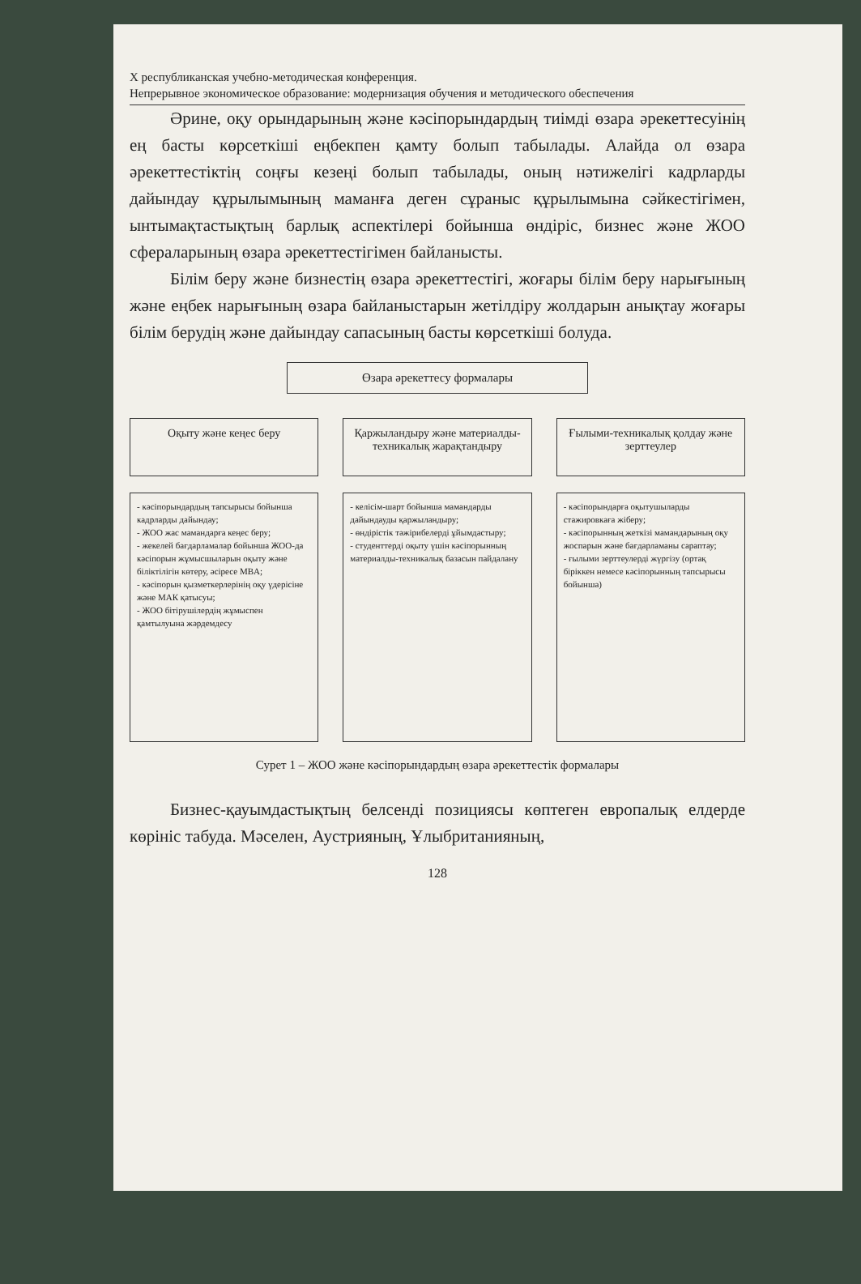Х республиканская учебно-методическая конференция.
Непрерывное экономическое образование: модернизация обучения и методического обеспечения
Әрине, оқу орындарының және кәсіпорындардың тиімді өзара әрекеттесуінің ең басты көрсеткіші еңбекпен қамту болып табылады. Алайда ол өзара әрекеттестіктің соңғы кезеңі болып табылады, оның нәтижелігі кадрларды дайындау құрылымының маманға деген сұраныс құрылымына сәйкестігімен, ынтымақтастықтың барлық аспектілері бойынша өндіріс, бизнес және ЖОО сфераларының өзара әрекеттестігімен байланысты.
Білім беру және бизнестің өзара әрекеттестігі, жоғары білім беру нарығының және еңбек нарығының өзара байланыстарын жетілдіру жолдарын анықтау жоғары білім берудің және дайындау сапасының басты көрсеткіші болуда.
Өзара әрекеттесу формалары
Оқыту және кеңес беру Қаржыландыру және материалды-техникалық жарақтандыру
Ғылыми-техникалық қолдау және зерттеулер
- кәсіпорындардың тапсырысы бойынша кадрларды дайындау;
- ЖОО жас мамандарға кеңес беру;
- жекелей бағдарламалар бойынша ЖОО-да кәсіпорын жұмысшыларын оқыту және біліктілігін көтеру, әсіресе MBA;
- кәсіпорын қызметкерлерінің оқу үдерісіне және МАК қатысуы;
- ЖОО бітірушілердің жұмыспен қамтылуына жәрдемдесу
- келісім-шарт бойынша мамандарды дайындауды қаржыландыру;
- өндірістік тәжірибелерді ұйымдастыру;
- студенттерді оқыту үшін кәсіпорынның материалды-техникалық базасын пайдалану
- кәсіпорындарға оқытушыларды стажировкаға жіберу;
- кәсіпорынның жеткізі мамандарының оқу жоспарын және бағдарламаны сараптау;
- ғылыми зерттеулерді жүргізу (ортақ біріккен немесе кәсіпорынның тапсырысы бойынша)
Сурет 1 – ЖОО және кәсіпорындардың өзара әрекеттестік формалары
Бизнес-қауымдастықтың белсенді позициясы көптеген европалық елдерде көрініс табуда. Мәселен, Аустрияның, Ұлыбританияның,
128